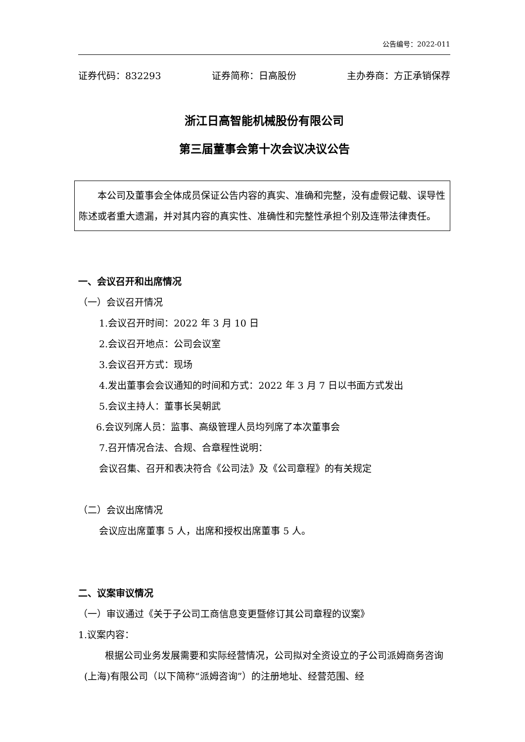公告编号：2022-011
证券代码：832293 证券简称：日高股份 主办券商：方正承销保荐
浙江日高智能机械股份有限公司
第三届董事会第十次会议决议公告
本公司及董事会全体成员保证公告内容的真实、准确和完整，没有虚假记载、误导性陈述或者重大遗漏，并对其内容的真实性、准确性和完整性承担个别及连带法律责任。
一、会议召开和出席情况
（一）会议召开情况
1.会议召开时间：2022 年 3 月 10 日
2.会议召开地点：公司会议室
3.会议召开方式：现场
4.发出董事会会议通知的时间和方式：2022 年 3 月 7 日以书面方式发出
5.会议主持人：董事长吴朝武
6.会议列席人员：监事、高级管理人员均列席了本次董事会
7.召开情况合法、合规、合章程性说明：
会议召集、召开和表决符合《公司法》及《公司章程》的有关规定
（二）会议出席情况
会议应出席董事 5 人，出席和授权出席董事 5 人。
二、议案审议情况
（一）审议通过《关于子公司工商信息变更暨修订其公司章程的议案》
1.议案内容：
根据公司业务发展需要和实际经营情况，公司拟对全资设立的子公司派姆商务咨询(上海)有限公司（以下简称“派姆咨询”）的注册地址、经营范围、经